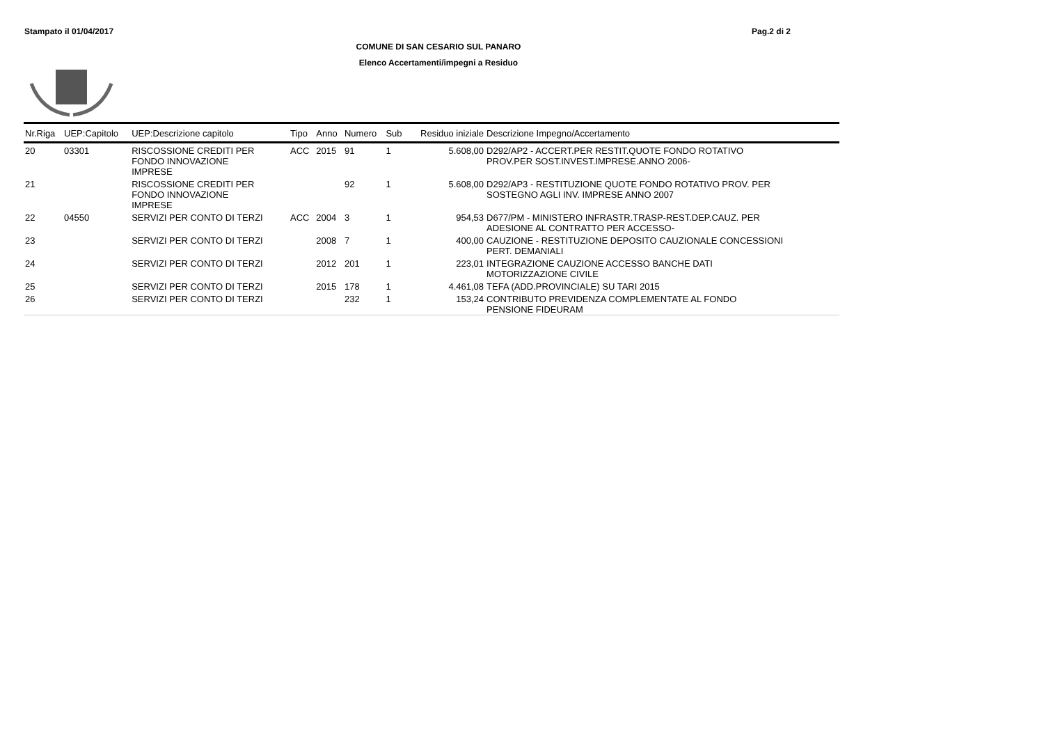Stampato il 01/04/2017 Pag.2 di 2
COMUNE DI SAN CESARIO SUL PANARO
Elenco Accertamenti/impegni a Residuo
| Nr.Riga | UEP:Capitolo | UEP:Descrizione capitolo | Tipo | Anno | Numero | Sub | Residuo iniziale | Descrizione Impegno/Accertamento |
| --- | --- | --- | --- | --- | --- | --- | --- | --- |
| 20 | 03301 | RISCOSSIONE CREDITI PER FONDO INNOVAZIONE IMPRESE | ACC | 2015 | 91 | 1 | 5.608,00 | D292/AP2 - ACCERT.PER RESTIT.QUOTE FONDO ROTATIVO PROV.PER SOST.INVEST.IMPRESE.ANNO 2006- |
| 21 | | RISCOSSIONE CREDITI PER FONDO INNOVAZIONE IMPRESE | | | 92 | 1 | 5.608,00 | D292/AP3 - RESTITUZIONE QUOTE FONDO ROTATIVO PROV. PER SOSTEGNO AGLI INV. IMPRESE ANNO 2007 |
| 22 | 04550 | SERVIZI PER CONTO DI TERZI | ACC | 2004 | 3 | 1 | 954,53 | D677/PM - MINISTERO INFRASTR.TRASP-REST.DEP.CAUZ. PER ADESIONE AL CONTRATTO PER ACCESSO- |
| 23 | | SERVIZI PER CONTO DI TERZI | | 2008 | 7 | 1 | 400,00 | CAUZIONE - RESTITUZIONE DEPOSITO CAUZIONALE CONCESSIONI PERT. DEMANIALI |
| 24 | | SERVIZI PER CONTO DI TERZI | | 2012 | 201 | 1 | 223,01 | INTEGRAZIONE CAUZIONE ACCESSO BANCHE DATI MOTORIZZAZIONE CIVILE |
| 25 | | SERVIZI PER CONTO DI TERZI | | 2015 | 178 | 1 | 4.461,08 | TEFA (ADD.PROVINCIALE) SU TARI 2015 |
| 26 | | SERVIZI PER CONTO DI TERZI | | | 232 | 1 | 153,24 | CONTRIBUTO PREVIDENZA COMPLEMENTATE AL FONDO PENSIONE FIDEURAM |